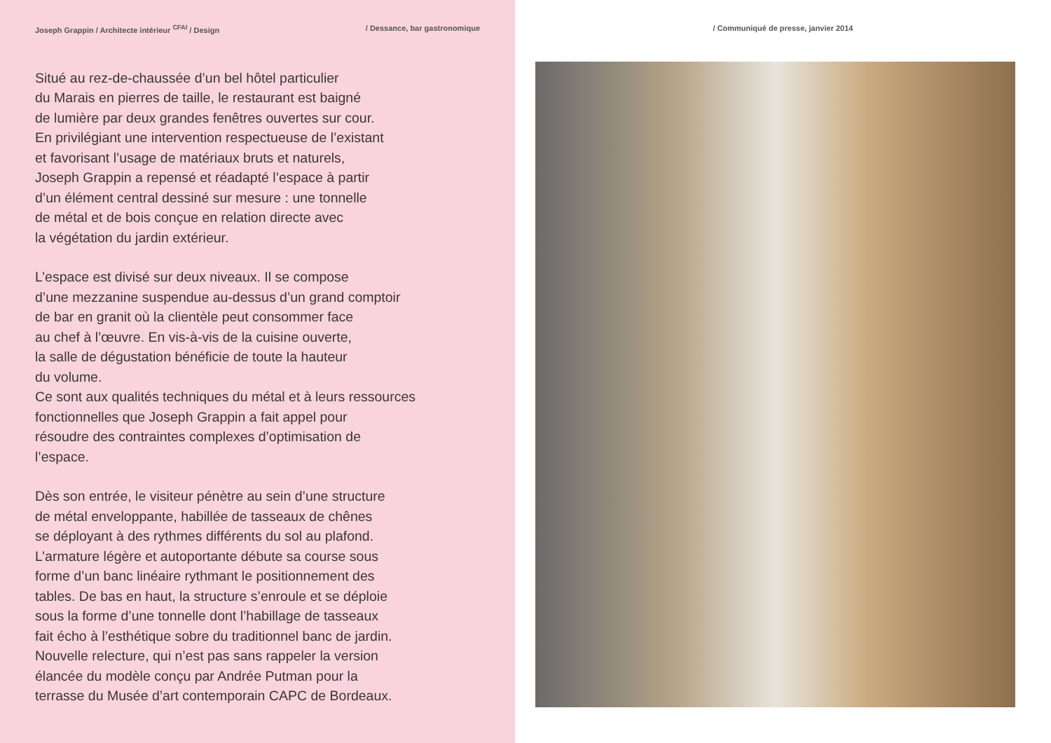Joseph Grappin / Architecte intérieur <sup>CFAI</sup> / Design / Dessance, bar gastronomique
Situé au rez-de-chaussée d’un bel hôtel particulier
du Marais en pierres de taille, le restaurant est baigné
de lumière par deux grandes fenêtres ouvertes sur cour.
En privilégiant une intervention respectueuse de l’existant
et favorisant l’usage de matériaux bruts et naturels,
Joseph Grappin a repensé et réadapté l’espace à partir
d’un élément central dessiné sur mesure : une tonnelle
de métal et de bois conçue en relation directe avec
la végétation du jardin extérieur.
L’espace est divisé sur deux niveaux. Il se compose
d’une mezzanine suspendue au-dessus d’un grand comptoir
de bar en granit où la clientèle peut consommer face
au chef à l’œuvre. En vis-à-vis de la cuisine ouverte,
la salle de dégustation bénéficie de toute la hauteur
du volume.
Ce sont aux qualités techniques du métal et à leurs ressources
fonctionnelles que Joseph Grappin a fait appel pour
résoudre des contraintes complexes d’optimisation de
l’espace.
Dès son entrée, le visiteur pénètre au sein d’une structure
de métal enveloppante, habillée de tasseaux de chênes
se déployant à des rythmes différents du sol au plafond.
L’armature légère et autoportante débute sa course sous
forme d’un banc linéaire rythmant le positionnement des
tables. De bas en haut, la structure s’enroule et se déploie
sous la forme d’une tonnelle dont l’habillage de tasseaux
fait écho à l’esthétique sobre du traditionnel banc de jardin.
Nouvelle relecture, qui n’est pas sans rappeler la version
élancée du modèle conçu par Andrée Putman pour la
terrasse du Musée d’art contemporain CAPC de Bordeaux.
/ Communiqué de presse, janvier 2014